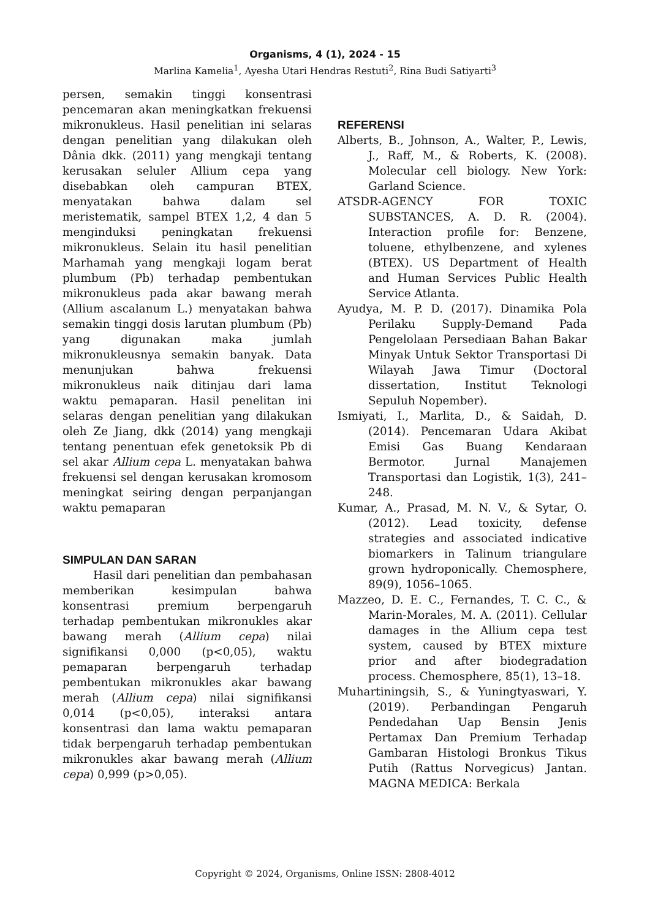Organisms, 4 (1), 2024 - 15
Marlina Kamelia<sup>1</sup>, Ayesha Utari Hendras Restuti<sup>2</sup>, Rina Budi Satiyarti<sup>3</sup>
persen, semakin tinggi konsentrasi pencemaran akan meningkatkan frekuensi mikronukleus. Hasil penelitian ini selaras dengan penelitian yang dilakukan oleh Dânia dkk. (2011) yang mengkaji tentang kerusakan seluler Allium cepa yang disebabkan oleh campuran BTEX, menyatakan bahwa dalam sel meristematik, sampel BTEX 1,2, 4 dan 5 menginduksi peningkatan frekuensi mikronukleus. Selain itu hasil penelitian Marhamah yang mengkaji logam berat plumbum (Pb) terhadap pembentukan mikronukleus pada akar bawang merah (Allium ascalanum L.) menyatakan bahwa semakin tinggi dosis larutan plumbum (Pb) yang digunakan maka jumlah mikronukleusnya semakin banyak. Data menunjukan bahwa frekuensi mikronukleus naik ditinjau dari lama waktu pemaparan. Hasil penelitan ini selaras dengan penelitian yang dilakukan oleh Ze Jiang, dkk (2014) yang mengkaji tentang penentuan efek genetoksik Pb di sel akar Allium cepa L. menyatakan bahwa frekuensi sel dengan kerusakan kromosom meningkat seiring dengan perpanjangan waktu pemaparan
SIMPULAN DAN SARAN
Hasil dari penelitian dan pembahasan memberikan kesimpulan bahwa konsentrasi premium berpengaruh terhadap pembentukan mikronukles akar bawang merah (Allium cepa) nilai signifikansi 0,000 (p<0,05), waktu pemaparan berpengaruh terhadap pembentukan mikronukles akar bawang merah (Allium cepa) nilai signifikansi 0,014 (p<0,05), interaksi antara konsentrasi dan lama waktu pemaparan tidak berpengaruh terhadap pembentukan mikronukles akar bawang merah (Allium cepa) 0,999 (p>0,05).
REFERENSI
Alberts, B., Johnson, A., Walter, P., Lewis, J., Raff, M., & Roberts, K. (2008). Molecular cell biology. New York: Garland Science.
ATSDR-AGENCY FOR TOXIC SUBSTANCES, A. D. R. (2004). Interaction profile for: Benzene, toluene, ethylbenzene, and xylenes (BTEX). US Department of Health and Human Services Public Health Service Atlanta.
Ayudya, M. P. D. (2017). Dinamika Pola Perilaku Supply-Demand Pada Pengelolaan Persediaan Bahan Bakar Minyak Untuk Sektor Transportasi Di Wilayah Jawa Timur (Doctoral dissertation, Institut Teknologi Sepuluh Nopember).
Ismiyati, I., Marlita, D., & Saidah, D. (2014). Pencemaran Udara Akibat Emisi Gas Buang Kendaraan Bermotor. Jurnal Manajemen Transportasi dan Logistik, 1(3), 241–248.
Kumar, A., Prasad, M. N. V., & Sytar, O. (2012). Lead toxicity, defense strategies and associated indicative biomarkers in Talinum triangulare grown hydroponically. Chemosphere, 89(9), 1056–1065.
Mazzeo, D. E. C., Fernandes, T. C. C., & Marin-Morales, M. A. (2011). Cellular damages in the Allium cepa test system, caused by BTEX mixture prior and after biodegradation process. Chemosphere, 85(1), 13–18.
Muhartiningsih, S., & Yuningtyaswari, Y. (2019). Perbandingan Pengaruh Pendedahan Uap Bensin Jenis Pertamax Dan Premium Terhadap Gambaran Histologi Bronkus Tikus Putih (Rattus Norvegicus) Jantan. MAGNA MEDICA: Berkala
Copyright © 2024, Organisms, Online ISSN: 2808-4012